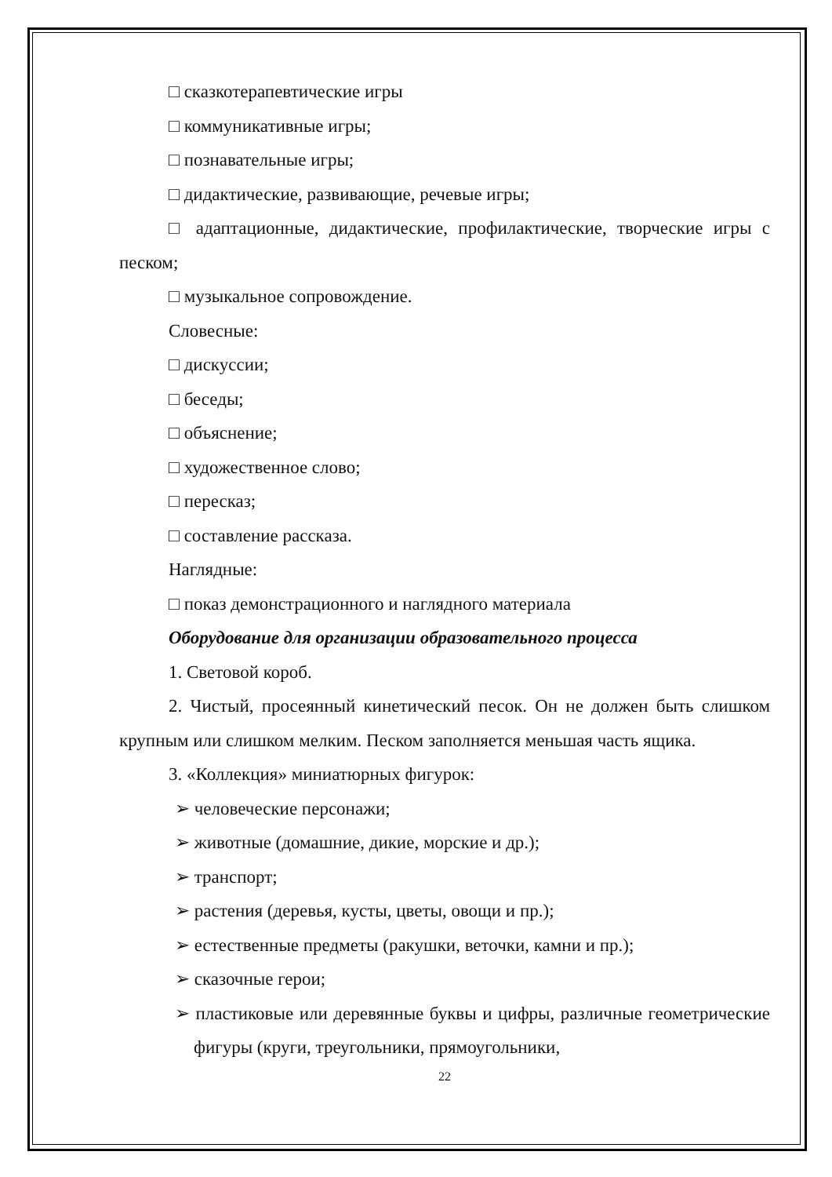□ сказкотерапевтические игры
□ коммуникативные игры;
□ познавательные игры;
□ дидактические, развивающие, речевые игры;
□ адаптационные, дидактические, профилактические, творческие игры с песком;
□ музыкальное сопровождение.
Словесные:
□ дискуссии;
□ беседы;
□ объяснение;
□ художественное слово;
□ пересказ;
□ составление рассказа.
Наглядные:
□ показ демонстрационного и наглядного материала
Оборудование для организации образовательного процесса
1. Световой короб.
2. Чистый, просеянный кинетический песок. Он не должен быть слишком крупным или слишком мелким. Песком заполняется меньшая часть ящика.
3. «Коллекция» миниатюрных фигурок:
➢ человеческие персонажи;
➢ животные (домашние, дикие, морские и др.);
➢ транспорт;
➢ растения (деревья, кусты, цветы, овощи и пр.);
➢ естественные предметы (ракушки, веточки, камни и пр.);
➢ сказочные герои;
➢ пластиковые или деревянные буквы и цифры, различные геометрические фигуры (круги, треугольники, прямоугольники,
22